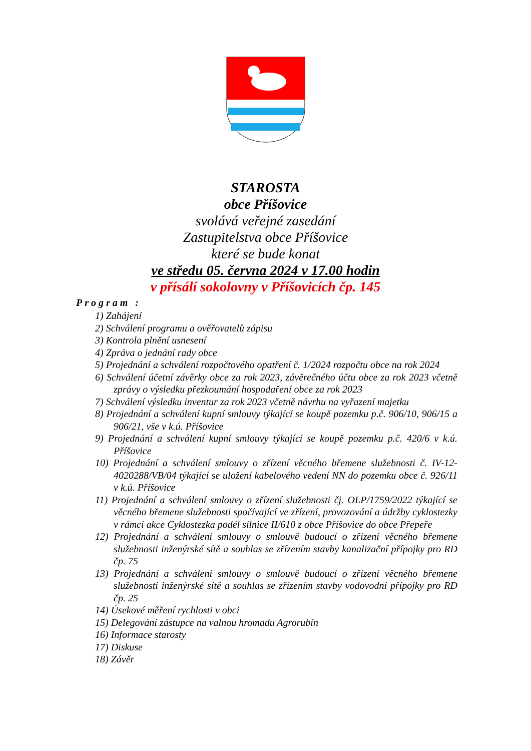STAROSTA
obce Příšovice
svolává veřejné zasedání
Zastupitelstva obce Příšovice
které se bude konat
ve středu 05. června 2024 v 17.00 hodin
v přísálí sokolovny v Příšovicích čp. 145
Program :
1) Zahájení
2) Schválení programu a ověřovatelů zápisu
3) Kontrola plnění usnesení
4) Zpráva o jednání rady obce
5) Projednání a schválení rozpočtového opatření č. 1/2024 rozpočtu obce na rok 2024
6) Schválení účetní závěrky obce za rok 2023, závěrečného účtu obce za rok 2023 včetně zprávy o výsledku přezkoumání hospodaření obce za rok 2023
7) Schválení výsledku inventur za rok 2023 včetně návrhu na vyřazení majetku
8) Projednání a schválení kupní smlouvy týkající se koupě pozemku p.č. 906/10, 906/15 a 906/21, vše v k.ú. Příšovice
9) Projednání a schválení kupní smlouvy týkající se koupě pozemku p.č. 420/6 v k.ú. Příšovice
10) Projednání a schválení smlouvy o zřízení věcného břemene služebnosti č. IV-12-4020288/VB/04 týkající se uložení kabelového vedení NN do pozemku obce č. 926/11 v k.ú. Příšovice
11) Projednání a schválení smlouvy o zřízení služebnosti čj. OLP/1759/2022 týkající se věcného břemene služebnosti spočívající ve zřízení, provozování a údržby cyklostezky v rámci akce Cyklostezka podél silnice II/610 z obce Příšovice do obce Přepeře
12) Projednání a schválení smlouvy o smlouvě budoucí o zřízení věcného břemene služebnosti inženýrské sítě a souhlas se zřízením stavby kanalizační přípojky pro RD čp. 75
13) Projednání a schválení smlouvy o smlouvě budoucí o zřízení věcného břemene služebnosti inženýrské sítě a souhlas se zřízením stavby vodovodní přípojky pro RD čp. 25
14) Úsekové měření rychlosti v obci
15) Delegování zástupce na valnou hromadu Agrorubín
16) Informace starosty
17) Diskuse
18) Závěr